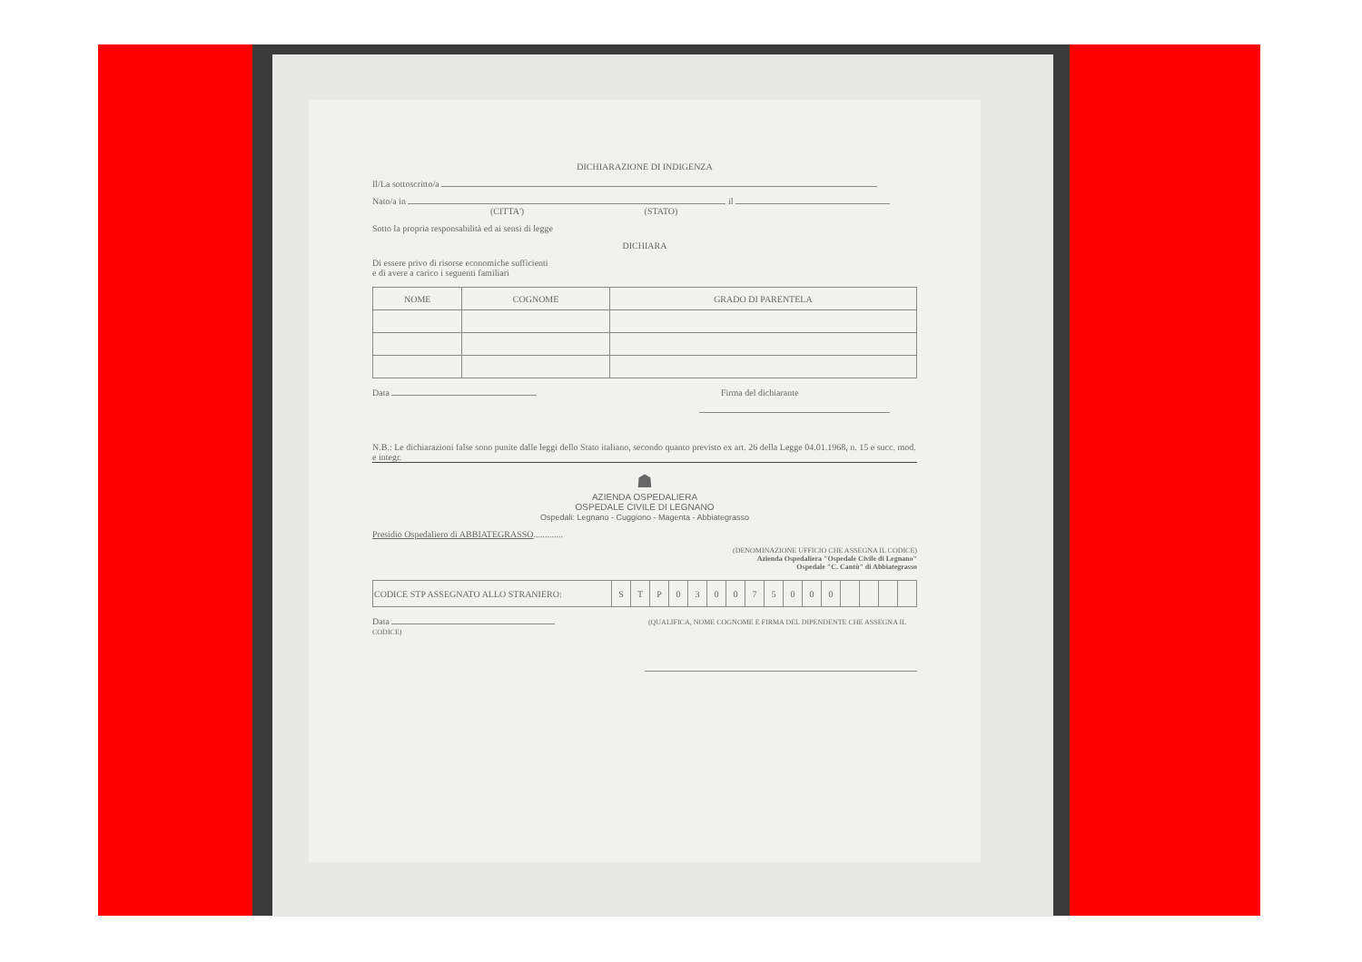DICHIARAZIONE DI INDIGENZA
Il/La sottoscritto/a
Nato/a in il
(CITTA') (STATO)
Sotto la propria responsabilità ed ai sensi di legge
DICHIARA
Di essere privo di risorse economiche sufficienti
e di avere a carico i seguenti familiari
| NOME | COGNOME | GRADO DI PARENTELA |
| --- | --- | --- |
Data Firma del dichiarante
N.B.: Le dichiarazioni false sono punite dalle leggi dello Stato italiano, secondo quanto previsto ex art. 26 della Legge 04.01.1968, n. 15 e succ. mod. e integr.
☗
AZIENDA OSPEDALIERA
OSPEDALE CIVILE DI LEGNANO
Ospedali: Legnano - Cuggiono - Magenta - Abbiategrasso
Presidio Ospedaliero di ABBIATEGRASSO.............
(DENOMINAZIONE UFFICIO CHE ASSEGNA IL CODICE)
Azienda Ospedaliera "Ospedale Civile di Legnano"
Ospedale "C. Cantù" di Abbiategrasso
| CODICE STP ASSEGNATO ALLO STRANIERO: | S | T | P | 0 | 3 | 0 | 0 | 7 | 5 | 0 | 0 | 0 | | | | |
Data (QUALIFICA, NOME COGNOME E FIRMA DEL DIPENDENTE CHE ASSEGNA IL CODICE)